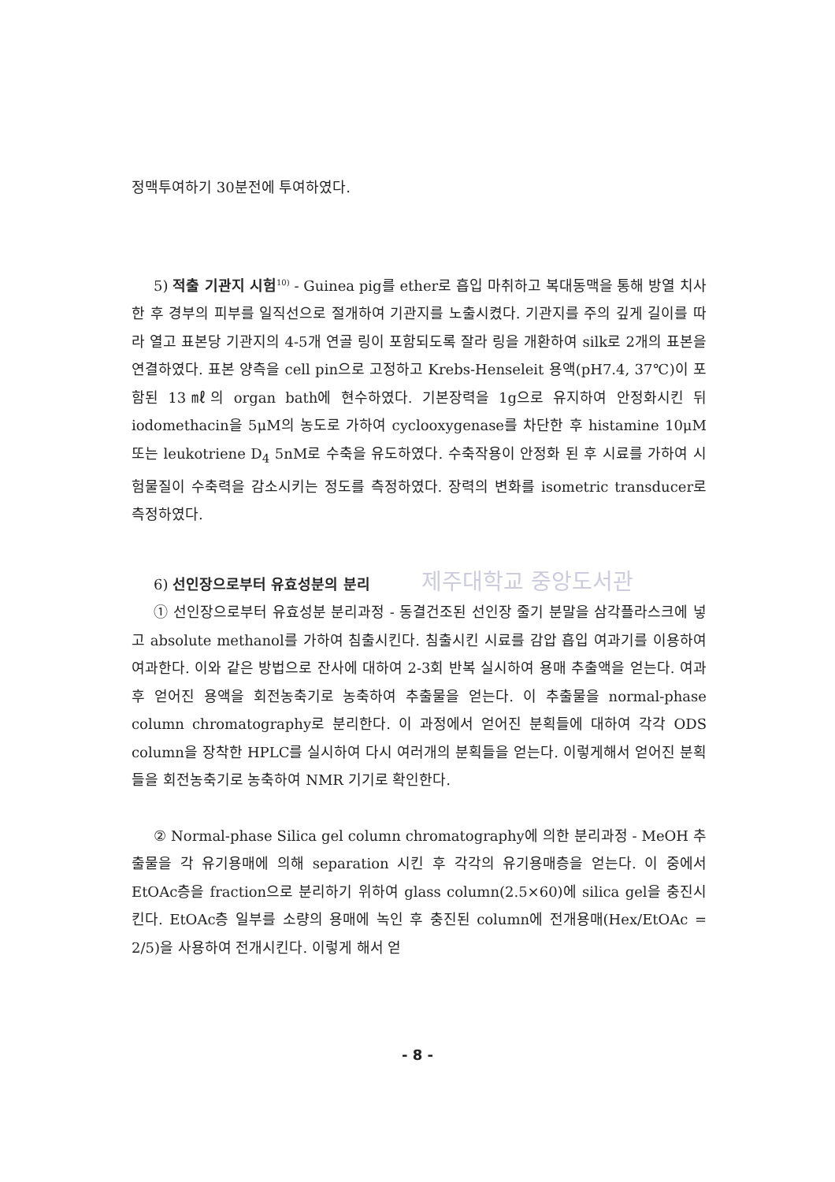정맥투여하기 30분전에 투여하였다.
5) 적출 기관지 시험<sup>10)</sup> - Guinea pig를 ether로 흡입 마취하고 복대동맥을 통해 방열 치사한 후 경부의 피부를 일직선으로 절개하여 기관지를 노출시켰다. 기관지를 주의 깊게 길이를 따라 열고 표본당 기관지의 4-5개 연골 링이 포함되도록 잘라 링을 개환하여 silk로 2개의 표본을 연결하였다. 표본 양측을 cell pin으로 고정하고 Krebs-Henseleit 용액(pH7.4, 37℃)이 포함된 13㎖의 organ bath에 현수하였다. 기본장력을 1g으로 유지하여 안정화시킨 뒤 iodomethacin을 5μM의 농도로 가하여 cyclooxygenase를 차단한 후 histamine 10μM 또는 leukotriene D<sub>4</sub> 5nM로 수축을 유도하였다. 수축작용이 안정화 된 후 시료를 가하여 시험물질이 수축력을 감소시키는 정도를 측정하였다. 장력의 변화를 isometric transducer로 측정하였다.
6) 선인장으로부터 유효성분의 분리 제주대학교 중앙도서관
① 선인장으로부터 유효성분 분리과정 - 동결건조된 선인장 줄기 분말을 삼각플라스크에 넣고 absolute methanol를 가하여 침출시킨다. 침출시킨 시료를 감압 흡입 여과기를 이용하여 여과한다. 이와 같은 방법으로 잔사에 대하여 2-3회 반복 실시하여 용매 추출액을 얻는다. 여과 후 얻어진 용액을 회전농축기로 농축하여 추출물을 얻는다. 이 추출물을 normal-phase column chromatography로 분리한다. 이 과정에서 얻어진 분획들에 대하여 각각 ODS column을 장착한 HPLC를 실시하여 다시 여러개의 분획들을 얻는다. 이렇게해서 얻어진 분획들을 회전농축기로 농축하여 NMR 기기로 확인한다.
② Normal-phase Silica gel column chromatography에 의한 분리과정 - MeOH 추출물을 각 유기용매에 의해 separation 시킨 후 각각의 유기용매층을 얻는다. 이 중에서 EtOAc층을 fraction으로 분리하기 위하여 glass column(2.5×60)에 silica gel을 충진시킨다. EtOAc층 일부를 소량의 용매에 녹인 후 충진된 column에 전개용매(Hex/EtOAc = 2/5)을 사용하여 전개시킨다. 이렇게 해서 얻
- 8 -